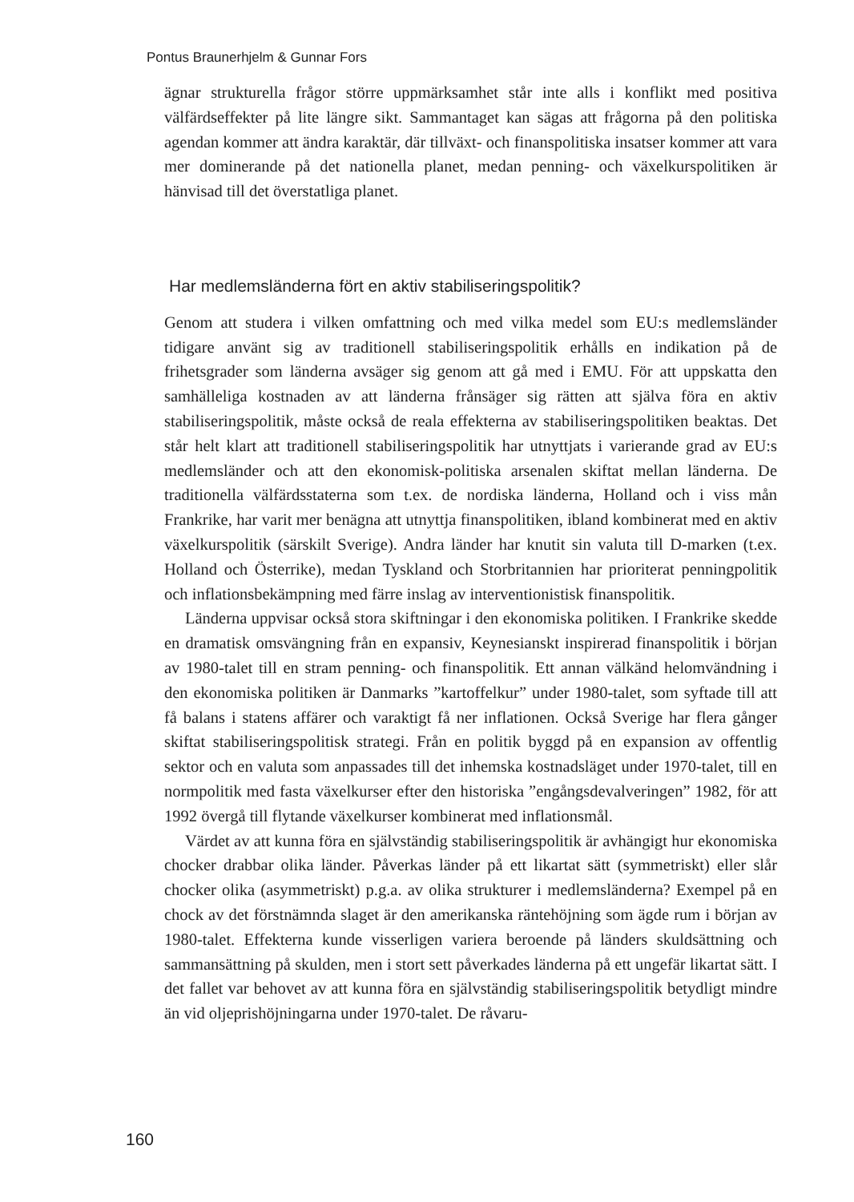Pontus Braunerhjelm & Gunnar Fors
ägnar strukturella frågor större uppmärksamhet står inte alls i konflikt med positiva välfärdseffekter på lite längre sikt. Sammantaget kan sägas att frågorna på den politiska agendan kommer att ändra karaktär, där tillväxt- och finanspolitiska insatser kommer att vara mer dominerande på det nationella planet, medan penning- och växelkurspolitiken är hänvisad till det överstatliga planet.
Har medlemsländerna fört en aktiv stabiliseringspolitik?
Genom att studera i vilken omfattning och med vilka medel som EU:s medlemsländer tidigare använt sig av traditionell stabiliseringspolitik erhålls en indikation på de frihetsgrader som länderna avsäger sig genom att gå med i EMU. För att uppskatta den samhälleliga kostnaden av att länderna frånsäger sig rätten att själva föra en aktiv stabiliseringspolitik, måste också de reala effekterna av stabiliseringspolitiken beaktas. Det står helt klart att traditionell stabiliseringspolitik har utnyttjats i varierande grad av EU:s medlemsländer och att den ekonomisk-politiska arsenalen skiftat mellan länderna. De traditionella välfärdsstaterna som t.ex. de nordiska länderna, Holland och i viss mån Frankrike, har varit mer benägna att utnyttja finanspolitiken, ibland kombinerat med en aktiv växelkurspolitik (särskilt Sverige). Andra länder har knutit sin valuta till D-marken (t.ex. Holland och Österrike), medan Tyskland och Storbritannien har prioriterat penningpolitik och inflationsbekämpning med färre inslag av interventionistisk finanspolitik.
Länderna uppvisar också stora skiftningar i den ekonomiska politiken. I Frankrike skedde en dramatisk omsvängning från en expansiv, Keynesianskt inspirerad finanspolitik i början av 1980-talet till en stram penning- och finanspolitik. Ett annan välkänd helomvändning i den ekonomiska politiken är Danmarks ”kartoffelkur” under 1980-talet, som syftade till att få balans i statens affärer och varaktigt få ner inflationen. Också Sverige har flera gånger skiftat stabiliseringspolitisk strategi. Från en politik byggd på en expansion av offentlig sektor och en valuta som anpassades till det inhemska kostnadsläget under 1970-talet, till en normpolitik med fasta växelkurser efter den historiska ”engångsdevalveringen” 1982, för att 1992 övergå till flytande växelkurser kombinerat med inflationsmål.
Värdet av att kunna föra en självständig stabiliseringspolitik är avhängigt hur ekonomiska chocker drabbar olika länder. Påverkas länder på ett likartat sätt (symmetriskt) eller slår chocker olika (asymmetriskt) p.g.a. av olika strukturer i medlemsländerna? Exempel på en chock av det förstnämnda slaget är den amerikanska räntehöjning som ägde rum i början av 1980-talet. Effekterna kunde visserligen variera beroende på länders skuldsättning och sammansättning på skulden, men i stort sett påverkades länderna på ett ungefär likartat sätt. I det fallet var behovet av att kunna föra en självständig stabiliseringspolitik betydligt mindre än vid oljeprishöjningarna under 1970-talet. De råvaru-
160